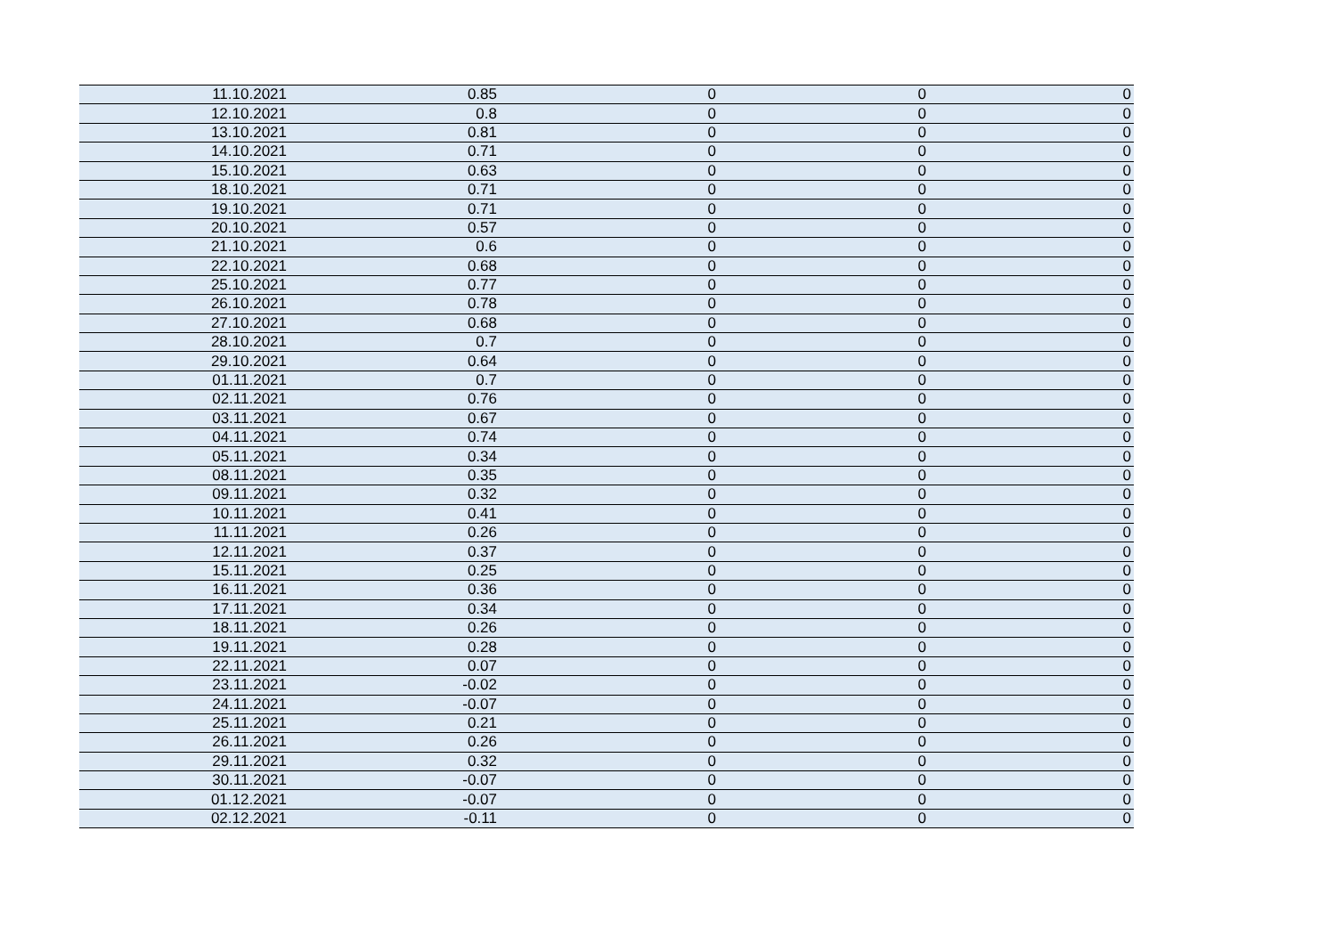| 11.10.2021 | 0.85 | 0 | 0 | 0 |
| 12.10.2021 | 0.8 | 0 | 0 | 0 |
| 13.10.2021 | 0.81 | 0 | 0 | 0 |
| 14.10.2021 | 0.71 | 0 | 0 | 0 |
| 15.10.2021 | 0.63 | 0 | 0 | 0 |
| 18.10.2021 | 0.71 | 0 | 0 | 0 |
| 19.10.2021 | 0.71 | 0 | 0 | 0 |
| 20.10.2021 | 0.57 | 0 | 0 | 0 |
| 21.10.2021 | 0.6 | 0 | 0 | 0 |
| 22.10.2021 | 0.68 | 0 | 0 | 0 |
| 25.10.2021 | 0.77 | 0 | 0 | 0 |
| 26.10.2021 | 0.78 | 0 | 0 | 0 |
| 27.10.2021 | 0.68 | 0 | 0 | 0 |
| 28.10.2021 | 0.7 | 0 | 0 | 0 |
| 29.10.2021 | 0.64 | 0 | 0 | 0 |
| 01.11.2021 | 0.7 | 0 | 0 | 0 |
| 02.11.2021 | 0.76 | 0 | 0 | 0 |
| 03.11.2021 | 0.67 | 0 | 0 | 0 |
| 04.11.2021 | 0.74 | 0 | 0 | 0 |
| 05.11.2021 | 0.34 | 0 | 0 | 0 |
| 08.11.2021 | 0.35 | 0 | 0 | 0 |
| 09.11.2021 | 0.32 | 0 | 0 | 0 |
| 10.11.2021 | 0.41 | 0 | 0 | 0 |
| 11.11.2021 | 0.26 | 0 | 0 | 0 |
| 12.11.2021 | 0.37 | 0 | 0 | 0 |
| 15.11.2021 | 0.25 | 0 | 0 | 0 |
| 16.11.2021 | 0.36 | 0 | 0 | 0 |
| 17.11.2021 | 0.34 | 0 | 0 | 0 |
| 18.11.2021 | 0.26 | 0 | 0 | 0 |
| 19.11.2021 | 0.28 | 0 | 0 | 0 |
| 22.11.2021 | 0.07 | 0 | 0 | 0 |
| 23.11.2021 | -0.02 | 0 | 0 | 0 |
| 24.11.2021 | -0.07 | 0 | 0 | 0 |
| 25.11.2021 | 0.21 | 0 | 0 | 0 |
| 26.11.2021 | 0.26 | 0 | 0 | 0 |
| 29.11.2021 | 0.32 | 0 | 0 | 0 |
| 30.11.2021 | -0.07 | 0 | 0 | 0 |
| 01.12.2021 | -0.07 | 0 | 0 | 0 |
| 02.12.2021 | -0.11 | 0 | 0 | 0 |